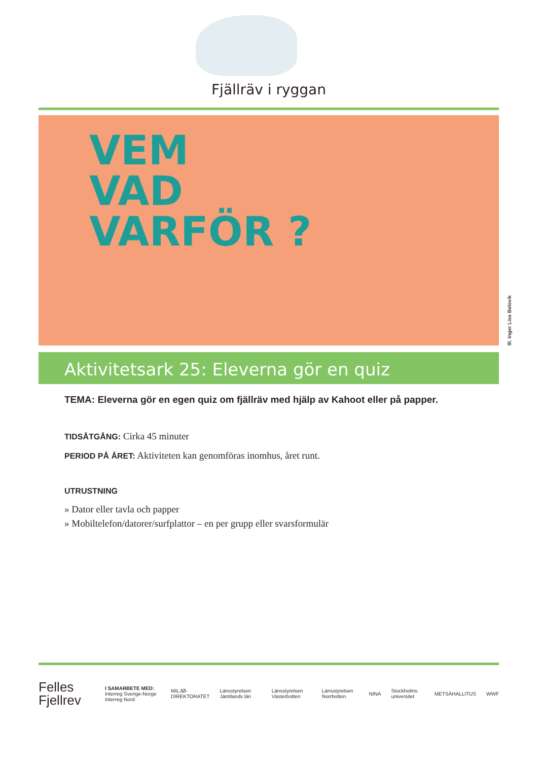Fjällräv i ryggan
VEM
VAD
VARFÖR ?
Ill. Inger Lise Belsvik
Aktivitetsark 25: Eleverna gör en quiz
TEMA: Eleverna gör en egen quiz om fjällräv med hjälp av Kahoot eller på papper.
TIDSÅTGÅNG: Cirka 45 minuter
PERIOD PÅ ÅRET: Aktiviteten kan genomföras inomhus, året runt.
UTRUSTNING
» Dator eller tavla och papper
» Mobiltelefon/datorer/surfplattor – en per grupp eller svarsformulär
Felles
Fjellrev
I SAMARBETE MED:
Interreg Sverige-Norge Interreg Nord
MILJØ-DIREKTORATET Länsstyrelsen Jämtlands län Länsstyrelsen Västerbotten Länsstyrelsen Norrbotten NINA Stockholms universitet METSÄHALLITUS WWF